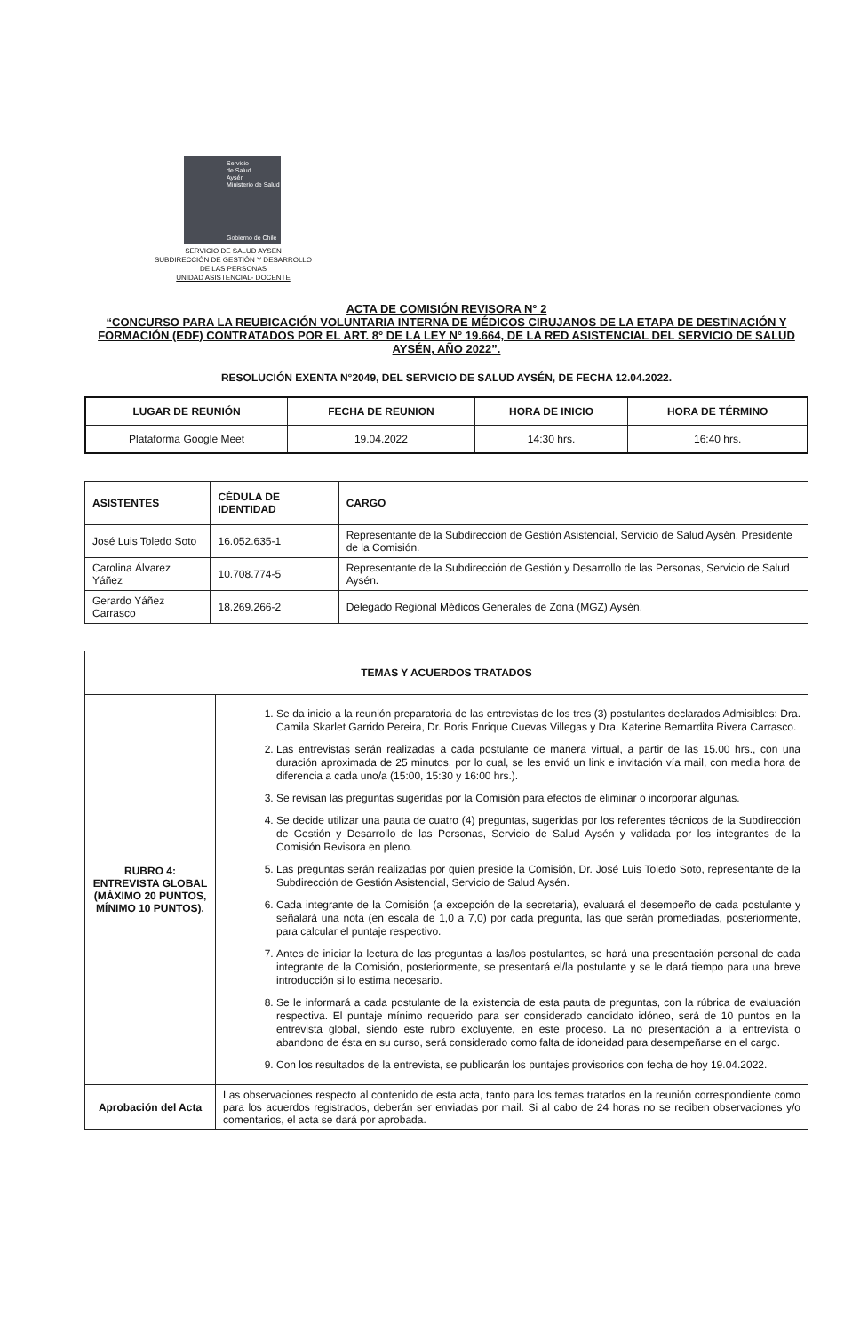Servicio
de Salud
Aysén
Ministerio de Salud
Gobierno de Chile
SERVICIO DE SALUD AYSEN
SUBDIRECCIÓN DE GESTIÓN Y DESARROLLO
DE LAS PERSONAS
UNIDAD ASISTENCIAL- DOCENTE
ACTA DE COMISIÓN REVISORA N° 2
“CONCURSO PARA LA REUBICACIÓN VOLUNTARIA INTERNA DE MÉDICOS CIRUJANOS DE LA ETAPA DE DESTINACIÓN Y FORMACIÓN (EDF) CONTRATADOS POR EL ART. 8° DE LA LEY N° 19.664, DE LA RED ASISTENCIAL DEL SERVICIO DE SALUD AYSÉN, AÑO 2022”.
RESOLUCIÓN EXENTA N°2049, DEL SERVICIO DE SALUD AYSÉN, DE FECHA 12.04.2022.
| LUGAR DE REUNIÓN | FECHA DE REUNION | HORA DE INICIO | HORA DE TÉRMINO |
| --- | --- | --- | --- |
| Plataforma Google Meet | 19.04.2022 | 14:30 hrs. | 16:40 hrs. |
| ASISTENTES | CÉDULA DE IDENTIDAD | CARGO |
| --- | --- | --- |
| José Luis Toledo Soto | 16.052.635-1 | Representante de la Subdirección de Gestión Asistencial, Servicio de Salud Aysén. Presidente de la Comisión. |
| Carolina Álvarez Yáñez | 10.708.774-5 | Representante de la Subdirección de Gestión y Desarrollo de las Personas, Servicio de Salud Aysén. |
| Gerardo Yáñez Carrasco | 18.269.266-2 | Delegado Regional Médicos Generales de Zona (MGZ) Aysén. |
| TEMAS Y ACUERDOS TRATADOS | |
| --- | --- |
| RUBRO 4: ENTREVISTA GLOBAL (MÁXIMO 20 PUNTOS, MÍNIMO 10 PUNTOS). | 1. Se da inicio a la reunión preparatoria de las entrevistas de los tres (3) postulantes declarados Admisibles: Dra. Camila Skarlet Garrido Pereira, Dr. Boris Enrique Cuevas Villegas y Dra. Katerine Bernardita Rivera Carrasco. 2. Las entrevistas serán realizadas a cada postulante de manera virtual, a partir de las 15.00 hrs., con una duración aproximada de 25 minutos, por lo cual, se les envió un link e invitación vía mail, con media hora de diferencia a cada uno/a (15:00, 15:30 y 16:00 hrs.). 3. Se revisan las preguntas sugeridas por la Comisión para efectos de eliminar o incorporar algunas. 4. Se decide utilizar una pauta de cuatro (4) preguntas, sugeridas por los referentes técnicos de la Subdirección de Gestión y Desarrollo de las Personas, Servicio de Salud Aysén y validada por los integrantes de la Comisión Revisora en pleno. 5. Las preguntas serán realizadas por quien preside la Comisión, Dr. José Luis Toledo Soto, representante de la Subdirección de Gestión Asistencial, Servicio de Salud Aysén. 6. Cada integrante de la Comisión (a excepción de la secretaria), evaluará el desempeño de cada postulante y señalará una nota (en escala de 1,0 a 7,0) por cada pregunta, las que serán promediadas, posteriormente, para calcular el puntaje respectivo. 7. Antes de iniciar la lectura de las preguntas a las/los postulantes, se hará una presentación personal de cada integrante de la Comisión, posteriormente, se presentará el/la postulante y se le dará tiempo para una breve introducción si lo estima necesario. 8. Se le informará a cada postulante de la existencia de esta pauta de preguntas, con la rúbrica de evaluación respectiva. El puntaje mínimo requerido para ser considerado candidato idóneo, será de 10 puntos en la entrevista global, siendo este rubro excluyente, en este proceso. La no presentación a la entrevista o abandono de ésta en su curso, será considerado como falta de idoneidad para desempeñarse en el cargo. 9. Con los resultados de la entrevista, se publicarán los puntajes provisorios con fecha de hoy 19.04.2022. |
| Aprobación del Acta | Las observaciones respecto al contenido de esta acta, tanto para los temas tratados en la reunión correspondiente como para los acuerdos registrados, deberán ser enviadas por mail. Si al cabo de 24 horas no se reciben observaciones y/o comentarios, el acta se dará por aprobada. |